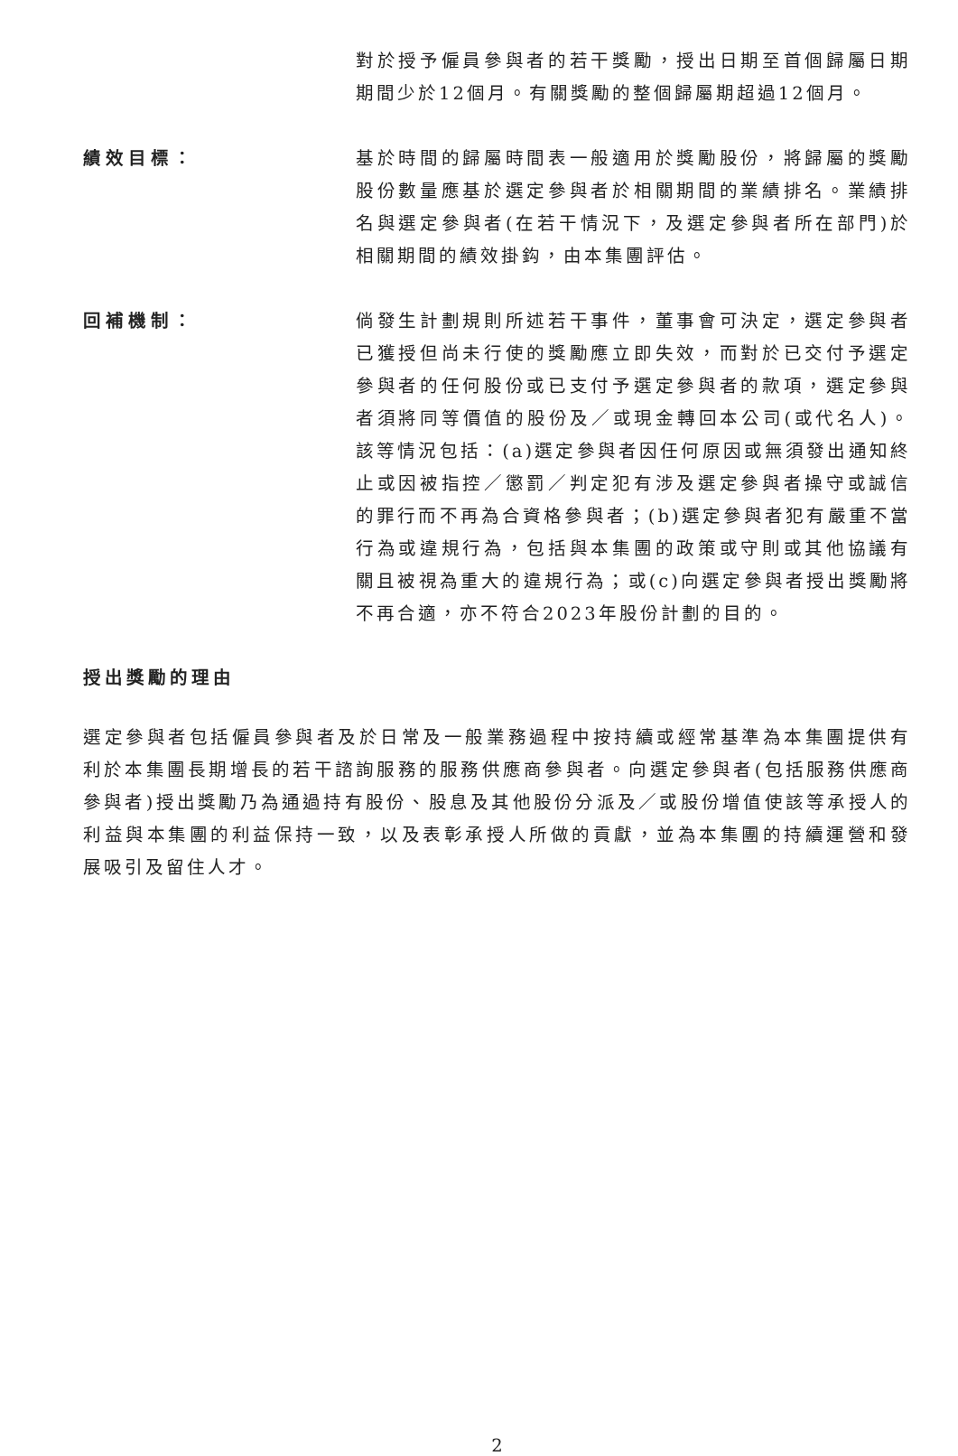對於授予僱員參與者的若干獎勵，授出日期至首個歸屬日期期間少於12個月。有關獎勵的整個歸屬期超過12個月。
績效目標： 基於時間的歸屬時間表一般適用於獎勵股份，將歸屬的獎勵股份數量應基於選定參與者於相關期間的業績排名。業績排名與選定參與者(在若干情況下，及選定參與者所在部門)於相關期間的績效掛鈎，由本集團評估。
回補機制： 倘發生計劃規則所述若干事件，董事會可決定，選定參與者已獲授但尚未行使的獎勵應立即失效，而對於已交付予選定參與者的任何股份或已支付予選定參與者的款項，選定參與者須將同等價值的股份及／或現金轉回本公司(或代名人)。該等情況包括：(a)選定參與者因任何原因或無須發出通知終止或因被指控／懲罰／判定犯有涉及選定參與者操守或誠信的罪行而不再為合資格參與者；(b)選定參與者犯有嚴重不當行為或違規行為，包括與本集團的政策或守則或其他協議有關且被視為重大的違規行為；或(c)向選定參與者授出獎勵將不再合適，亦不符合2023年股份計劃的目的。
授出獎勵的理由
選定參與者包括僱員參與者及於日常及一般業務過程中按持續或經常基準為本集團提供有利於本集團長期增長的若干諮詢服務的服務供應商參與者。向選定參與者(包括服務供應商參與者)授出獎勵乃為通過持有股份、股息及其他股份分派及／或股份增值使該等承授人的利益與本集團的利益保持一致，以及表彰承授人所做的貢獻，並為本集團的持續運營和發展吸引及留住人才。
2